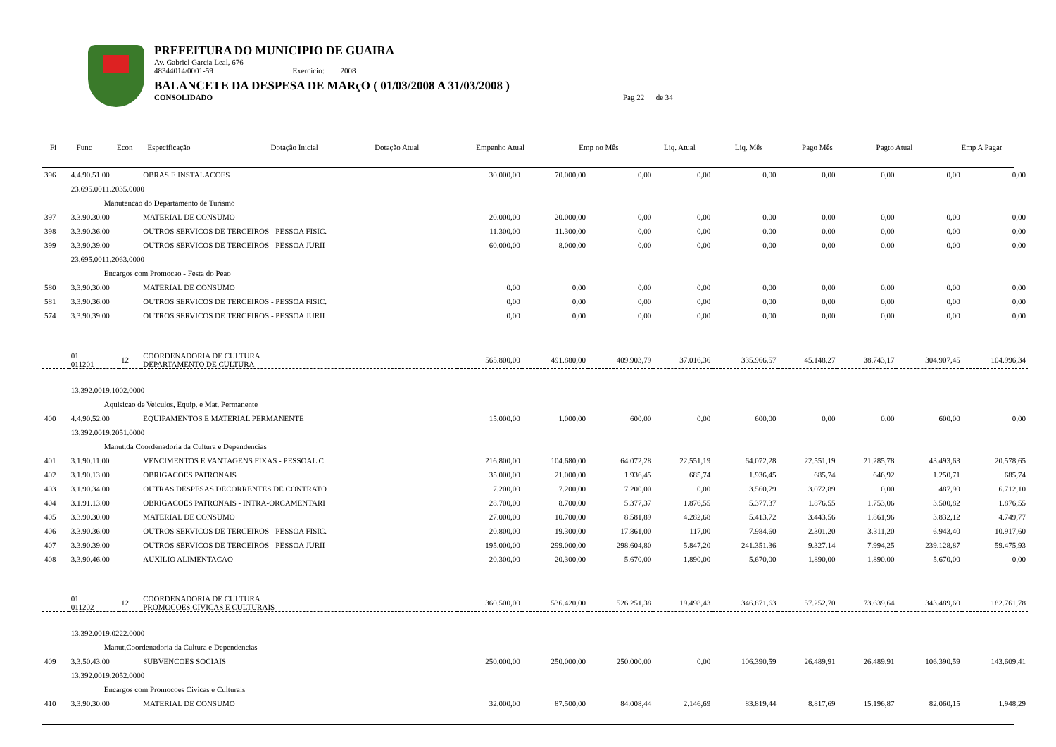PREFEITURA DO MUNICIPIO DE GUAIRA
Av. Gabriel Garcia Leal, 676
48344014/0001-59 Exercício: 2008
BALANCETE DA DESPESA DE MARçO ( 01/03/2008 A 31/03/2008 )
CONSOLIDADO Pag 22 de 34
| Fi | Func | Econ | Especificação | Dotação Inicial | Dotação Atual | Empenho Atual | Emp no Mês | Liq. Atual | Liq. Mês | Pago Mês | Pagto Atual | Emp A Pagar |
| --- | --- | --- | --- | --- | --- | --- | --- | --- | --- | --- | --- | --- |
| 396 | 4.4.90.51.00 | | OBRAS E INSTALACOES | 30.000,00 | 70.000,00 | 0,00 | 0,00 | 0,00 | 0,00 | 0,00 | 0,00 | 0,00 |
| | 23.695.0011.2035.0000 | | | | | | | | | | | |
| | Manutencao do Departamento de Turismo | | | | | | | | | | | |
| 397 | 3.3.90.30.00 | | MATERIAL DE CONSUMO | 20.000,00 | 20.000,00 | 0,00 | 0,00 | 0,00 | 0,00 | 0,00 | 0,00 | 0,00 |
| 398 | 3.3.90.36.00 | | OUTROS SERVICOS DE TERCEIROS - PESSOA FISIC. | 11.300,00 | 11.300,00 | 0,00 | 0,00 | 0,00 | 0,00 | 0,00 | 0,00 | 0,00 |
| 399 | 3.3.90.39.00 | | OUTROS SERVICOS DE TERCEIROS - PESSOA JURII | 60.000,00 | 8.000,00 | 0,00 | 0,00 | 0,00 | 0,00 | 0,00 | 0,00 | 0,00 |
| | 23.695.0011.2063.0000 | | | | | | | | | | | |
| | Encargos com Promocao - Festa do Peao | | | | | | | | | | | |
| 580 | 3.3.90.30.00 | | MATERIAL DE CONSUMO | 0,00 | 0,00 | 0,00 | 0,00 | 0,00 | 0,00 | 0,00 | 0,00 | 0,00 |
| 581 | 3.3.90.36.00 | | OUTROS SERVICOS DE TERCEIROS - PESSOA FISIC. | 0,00 | 0,00 | 0,00 | 0,00 | 0,00 | 0,00 | 0,00 | 0,00 | 0,00 |
| 574 | 3.3.90.39.00 | | OUTROS SERVICOS DE TERCEIROS - PESSOA JURII | 0,00 | 0,00 | 0,00 | 0,00 | 0,00 | 0,00 | 0,00 | 0,00 | 0,00 |
| | 01 011201 | 12 | COORDENADORIA DE CULTURA DEPARTAMENTO DE CULTURA | 565.800,00 | 491.880,00 | 409.903,79 | 37.016,36 | 335.966,57 | 45.148,27 | 38.743,17 | 304.907,45 | 104.996,34 |
| | 13.392.0019.1002.0000 | | | | | | | | | | | |
| | Aquisicao de Veiculos, Equip. e Mat. Permanente | | | | | | | | | | | |
| 400 | 4.4.90.52.00 | | EQUIPAMENTOS E MATERIAL PERMANENTE | 15.000,00 | 1.000,00 | 600,00 | 0,00 | 600,00 | 0,00 | 0,00 | 600,00 | 0,00 |
| | 13.392.0019.2051.0000 | | | | | | | | | | | |
| | Manut.da Coordenadoria da Cultura e Dependencias | | | | | | | | | | | |
| 401 | 3.1.90.11.00 | | VENCIMENTOS E VANTAGENS FIXAS - PESSOAL C | 216.800,00 | 104.680,00 | 64.072,28 | 22.551,19 | 64.072,28 | 22.551,19 | 21.285,78 | 43.493,63 | 20.578,65 |
| 402 | 3.1.90.13.00 | | OBRIGACOES PATRONAIS | 35.000,00 | 21.000,00 | 1.936,45 | 685,74 | 1.936,45 | 685,74 | 646,92 | 1.250,71 | 685,74 |
| 403 | 3.1.90.34.00 | | OUTRAS DESPESAS DECORRENTES DE CONTRATO | 7.200,00 | 7.200,00 | 7.200,00 | 0,00 | 3.560,79 | 3.072,89 | 0,00 | 487,90 | 6.712,10 |
| 404 | 3.1.91.13.00 | | OBRIGACOES PATRONAIS - INTRA-ORCAMENTARI | 28.700,00 | 8.700,00 | 5.377,37 | 1.876,55 | 5.377,37 | 1.876,55 | 1.753,06 | 3.500,82 | 1.876,55 |
| 405 | 3.3.90.30.00 | | MATERIAL DE CONSUMO | 27.000,00 | 10.700,00 | 8.581,89 | 4.282,68 | 5.413,72 | 3.443,56 | 1.861,96 | 3.832,12 | 4.749,77 |
| 406 | 3.3.90.36.00 | | OUTROS SERVICOS DE TERCEIROS - PESSOA FISIC. | 20.800,00 | 19.300,00 | 17.861,00 | -117,00 | 7.984,60 | 2.301,20 | 3.311,20 | 6.943,40 | 10.917,60 |
| 407 | 3.3.90.39.00 | | OUTROS SERVICOS DE TERCEIROS - PESSOA JURII | 195.000,00 | 299.000,00 | 298.604,80 | 5.847,20 | 241.351,36 | 9.327,14 | 7.994,25 | 239.128,87 | 59.475,93 |
| 408 | 3.3.90.46.00 | | AUXILIO ALIMENTACAO | 20.300,00 | 20.300,00 | 5.670,00 | 1.890,00 | 5.670,00 | 1.890,00 | 1.890,00 | 5.670,00 | 0,00 |
| | 01 011202 | 12 | COORDENADORIA DE CULTURA PROMOCOES CIVICAS E CULTURAIS | 360.500,00 | 536.420,00 | 526.251,38 | 19.498,43 | 346.871,63 | 57.252,70 | 73.639,64 | 343.489,60 | 182.761,78 |
| | 13.392.0019.0222.0000 | | | | | | | | | | | |
| | Manut.Coordenadoria da Cultura e Dependencias | | | | | | | | | | | |
| 409 | 3.3.50.43.00 | | SUBVENCOES SOCIAIS | 250.000,00 | 250.000,00 | 250.000,00 | 0,00 | 106.390,59 | 26.489,91 | 26.489,91 | 106.390,59 | 143.609,41 |
| | 13.392.0019.2052.0000 | | | | | | | | | | | |
| | Encargos com Promocoes Civicas e Culturais | | | | | | | | | | | |
| 410 | 3.3.90.30.00 | | MATERIAL DE CONSUMO | 32.000,00 | 87.500,00 | 84.008,44 | 2.146,69 | 83.819,44 | 8.817,69 | 15.196,87 | 82.060,15 | 1.948,29 |